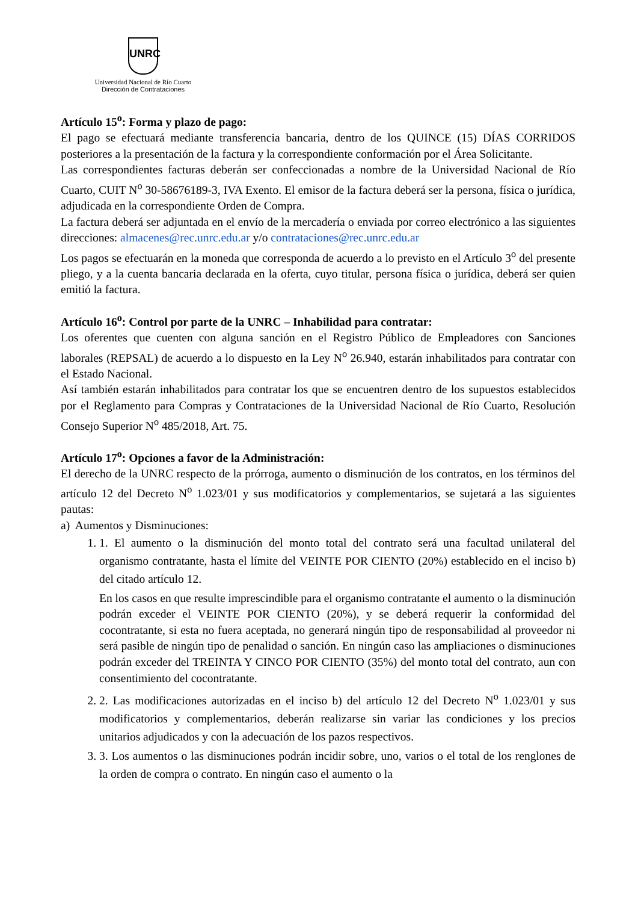UNRC
Universidad Nacional de Río Cuarto
Dirección de Contrataciones
Artículo 15<sup>o</sup>: Forma y plazo de pago:
El pago se efectuará mediante transferencia bancaria, dentro de los QUINCE (15) DÍAS CORRIDOS posteriores a la presentación de la factura y la correspondiente conformación por el Área Solicitante.
Las correspondientes facturas deberán ser confeccionadas a nombre de la Universidad Nacional de Río Cuarto, CUIT N<sup>o</sup> 30-58676189-3, IVA Exento. El emisor de la factura deberá ser la persona, física o jurídica, adjudicada en la correspondiente Orden de Compra.
La factura deberá ser adjuntada en el envío de la mercadería o enviada por correo electrónico a las siguientes direcciones: almacenes@rec.unrc.edu.ar y/o contrataciones@rec.unrc.edu.ar
Los pagos se efectuarán en la moneda que corresponda de acuerdo a lo previsto en el Artículo 3<sup>o</sup> del presente pliego, y a la cuenta bancaria declarada en la oferta, cuyo titular, persona física o jurídica, deberá ser quien emitió la factura.
Artículo 16<sup>o</sup>: Control por parte de la UNRC – Inhabilidad para contratar:
Los oferentes que cuenten con alguna sanción en el Registro Público de Empleadores con Sanciones laborales (REPSAL) de acuerdo a lo dispuesto en la Ley N<sup>o</sup> 26.940, estarán inhabilitados para contratar con el Estado Nacional.
Así también estarán inhabilitados para contratar los que se encuentren dentro de los supuestos establecidos por el Reglamento para Compras y Contrataciones de la Universidad Nacional de Río Cuarto, Resolución Consejo Superior N<sup>o</sup> 485/2018, Art. 75.
Artículo 17<sup>o</sup>: Opciones a favor de la Administración:
El derecho de la UNRC respecto de la prórroga, aumento o disminución de los contratos, en los términos del artículo 12 del Decreto N<sup>o</sup> 1.023/01 y sus modificatorios y complementarios, se sujetará a las siguientes pautas:
a) Aumentos y Disminuciones:
1. 1. El aumento o la disminución del monto total del contrato será una facultad unilateral del organismo contratante, hasta el límite del VEINTE POR CIENTO (20%) establecido en el inciso b) del citado artículo 12.
En los casos en que resulte imprescindible para el organismo contratante el aumento o la disminución podrán exceder el VEINTE POR CIENTO (20%), y se deberá requerir la conformidad del cocontratante, si esta no fuera aceptada, no generará ningún tipo de responsabilidad al proveedor ni será pasible de ningún tipo de penalidad o sanción. En ningún caso las ampliaciones o disminuciones podrán exceder del TREINTA Y CINCO POR CIENTO (35%) del monto total del contrato, aun con consentimiento del cocontratante.
2. 2. Las modificaciones autorizadas en el inciso b) del artículo 12 del Decreto N<sup>o</sup> 1.023/01 y sus modificatorios y complementarios, deberán realizarse sin variar las condiciones y los precios unitarios adjudicados y con la adecuación de los pazos respectivos.
3. 3. Los aumentos o las disminuciones podrán incidir sobre, uno, varios o el total de los renglones de la orden de compra o contrato. En ningún caso el aumento o la